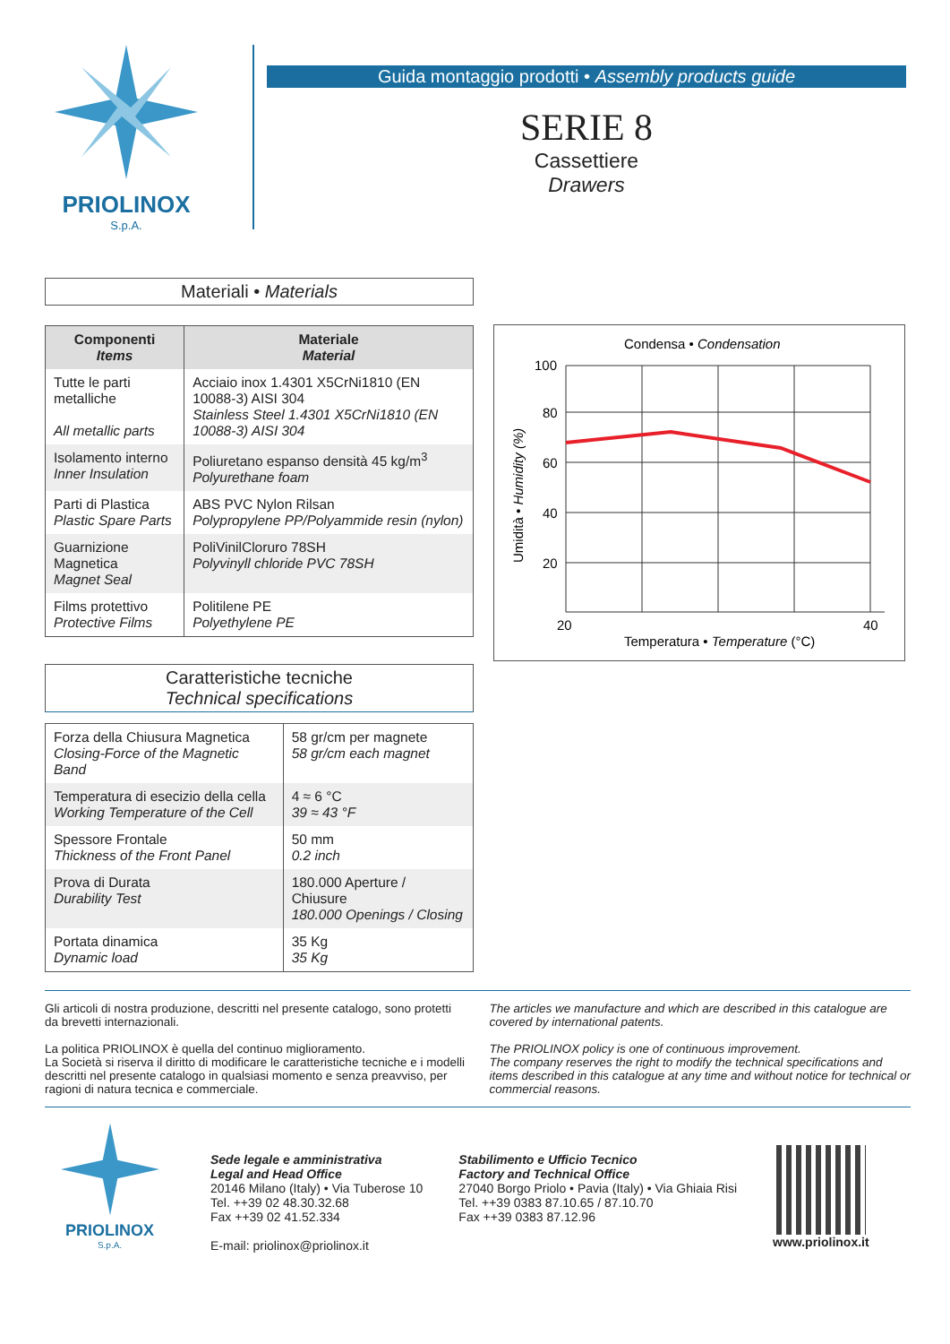PRIOLINOX
S.p.A.
Guida montaggio prodotti • Assembly products guide
SERIE 8
Cassettiere
Drawers
Materiali • Materials
| Componenti Items | Materiale Material |
| --- | --- |
| Tutte le parti metalliche All metallic parts | Acciaio inox 1.4301 X5CrNi1810 (EN 10088-3) AISI 304 Stainless Steel 1.4301 X5CrNi1810 (EN 10088-3) AISI 304 |
| Isolamento interno Inner Insulation | Poliuretano espanso densità 45 kg/m<sup>3</sup> Polyurethane foam |
| Parti di Plastica Plastic Spare Parts | ABS PVC Nylon Rilsan Polypropylene PP/Polyammide resin (nylon) |
| Guarnizione Magnetica Magnet Seal | PoliVinilCloruro 78SH Polyvinyll chloride PVC 78SH |
| Films protettivo Protective Films | Politilene PE Polyethylene PE |
Caratteristiche tecniche
Technical specifications
| Forza della Chiusura Magnetica Closing-Force of the Magnetic Band | 58 gr/cm per magnete 58 gr/cm each magnet |
| Temperatura di esecizio della cella Working Temperature of the Cell | 4 ≈ 6 °C 39 ≈ 43 °F |
| Spessore Frontale Thickness of the Front Panel | 50 mm 0.2 inch |
| Prova di Durata Durability Test | 180.000 Aperture / Chiusure 180.000 Openings / Closing |
| Portata dinamica Dynamic load | 35 Kg 35 Kg |
Condensa • Condensation
100
80
60
40
20
20
40
Temperatura • Temperature (°C)
Umidità • Humidity (%)
Gli articoli di nostra produzione, descritti nel presente catalogo, sono protetti da brevetti internazionali.
La politica PRIOLINOX è quella del continuo miglioramento.
La Società si riserva il diritto di modificare le caratteristiche tecniche e i modelli descritti nel presente catalogo in qualsiasi momento e senza preavviso, per ragioni di natura tecnica e commerciale.
The articles we manufacture and which are described in this catalogue are covered by international patents.
The PRIOLINOX policy is one of continuous improvement.
The company reserves the right to modify the technical specifications and items described in this catalogue at any time and without notice for technical or commercial reasons.
PRIOLINOX
S.p.A.
Sede legale e amministrativa
Legal and Head Office
20146 Milano (Italy) • Via Tuberose 10
Tel. ++39 02 48.30.32.68
Fax ++39 02 41.52.334
E-mail: priolinox@priolinox.it
Stabilimento e Ufficio Tecnico
Factory and Technical Office
27040 Borgo Priolo • Pavia (Italy) • Via Ghiaia Risi
Tel. ++39 0383 87.10.65 / 87.10.70
Fax ++39 0383 87.12.96
www.priolinox.it